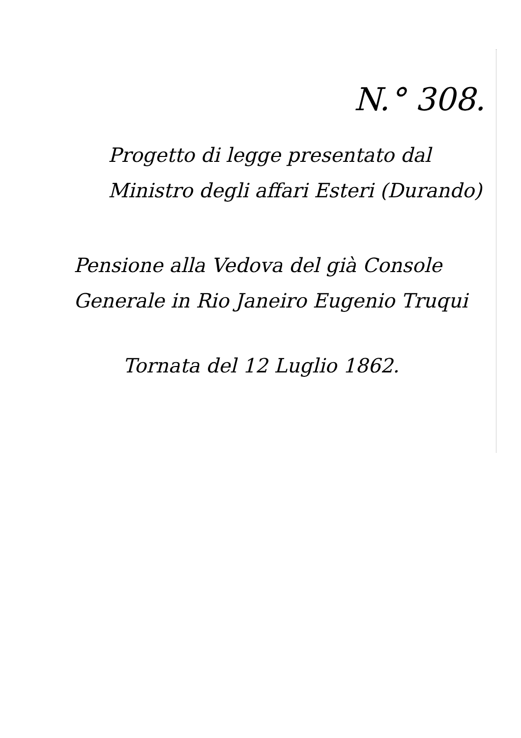N.° 308.
Progetto di legge presentato dal
Ministro degli affari Esteri (Durando)
Pensione alla Vedova del già Console
Generale in Rio Janeiro Eugenio Truqui
Tornata del 12 Luglio 1862.